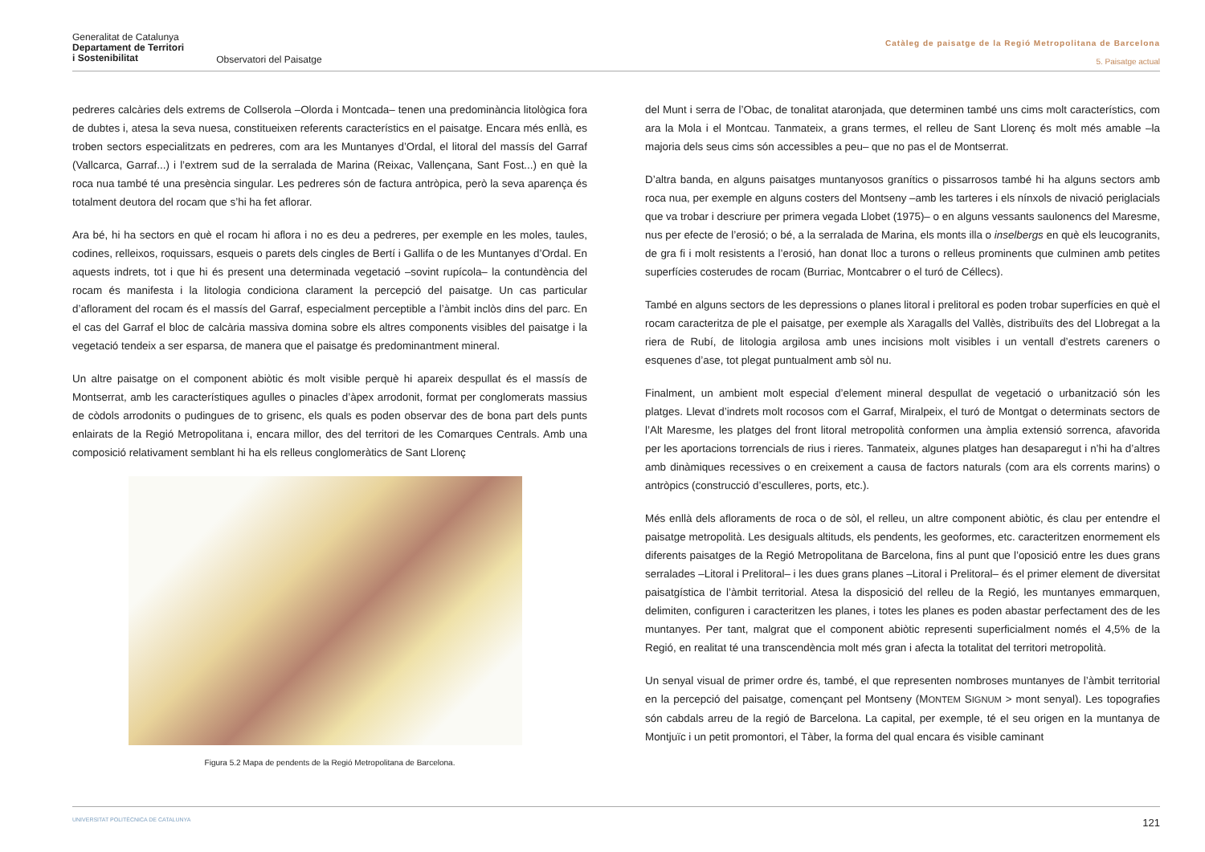Generalitat de Catalunya
Departament de Territori
i Sostenibilitat
Observatori del Paisatge
Catàleg de paisatge de la Regió Metropolitana de Barcelona
5. Paisatge actual
pedreres calcàries dels extrems de Collserola –Olorda i Montcada– tenen una predominància litològica fora de dubtes i, atesa la seva nuesa, constitueixen referents característics en el paisatge. Encara més enllà, es troben sectors especialitzats en pedreres, com ara les Muntanyes d’Ordal, el litoral del massís del Garraf (Vallcarca, Garraf...) i l’extrem sud de la serralada de Marina (Reixac, Vallençana, Sant Fost...) en què la roca nua també té una presència singular. Les pedreres són de factura antròpica, però la seva aparença és totalment deutora del rocam que s’hi ha fet aflorar.
Ara bé, hi ha sectors en què el rocam hi aflora i no es deu a pedreres, per exemple en les moles, taules, codines, relleixos, roquissars, esqueis o parets dels cingles de Bertí i Gallifa o de les Muntanyes d’Ordal. En aquests indrets, tot i que hi és present una determinada vegetació –sovint rupícola– la contundència del rocam és manifesta i la litologia condiciona clarament la percepció del paisatge. Un cas particular d’aflorament del rocam és el massís del Garraf, especialment perceptible a l’àmbit inclòs dins del parc. En el cas del Garraf el bloc de calcària massiva domina sobre els altres components visibles del paisatge i la vegetació tendeix a ser esparsa, de manera que el paisatge és predominantment mineral.
Un altre paisatge on el component abiòtic és molt visible perquè hi apareix despullat és el massís de Montserrat, amb les característiques agulles o pinacles d’àpex arrodonit, format per conglomerats massius de còdols arrodonits o pudingues de to grisenc, els quals es poden observar des de bona part dels punts enlairats de la Regió Metropolitana i, encara millor, des del territori de les Comarques Centrals. Amb una composició relativament semblant hi ha els relleus conglomeràtics de Sant Llorenç
Figura 5.2 Mapa de pendents de la Regió Metropolitana de Barcelona.
del Munt i serra de l’Obac, de tonalitat ataronjada, que determinen també uns cims molt característics, com ara la Mola i el Montcau. Tanmateix, a grans termes, el relleu de Sant Llorenç és molt més amable –la majoria dels seus cims són accessibles a peu– que no pas el de Montserrat.
D’altra banda, en alguns paisatges muntanyosos granítics o pissarrosos també hi ha alguns sectors amb roca nua, per exemple en alguns costers del Montseny –amb les tarteres i els nínxols de nivació periglacials que va trobar i descriure per primera vegada Llobet (1975)– o en alguns vessants saulonencs del Maresme, nus per efecte de l’erosió; o bé, a la serralada de Marina, els monts illa o inselbergs en què els leucogranits, de gra fi i molt resistents a l’erosió, han donat lloc a turons o relleus prominents que culminen amb petites superfícies costerudes de rocam (Burriac, Montcabrer o el turó de Céllecs).
També en alguns sectors de les depressions o planes litoral i prelitoral es poden trobar superfícies en què el rocam caracteritza de ple el paisatge, per exemple als Xaragalls del Vallès, distribuïts des del Llobregat a la riera de Rubí, de litologia argilosa amb unes incisions molt visibles i un ventall d’estrets careners o esquenes d’ase, tot plegat puntualment amb sòl nu.
Finalment, un ambient molt especial d’element mineral despullat de vegetació o urbanització són les platges. Llevat d’indrets molt rocosos com el Garraf, Miralpeix, el turó de Montgat o determinats sectors de l’Alt Maresme, les platges del front litoral metropolità conformen una àmplia extensió sorrenca, afavorida per les aportacions torrencials de rius i rieres. Tanmateix, algunes platges han desaparegut i n’hi ha d’altres amb dinàmiques recessives o en creixement a causa de factors naturals (com ara els corrents marins) o antròpics (construcció d’esculleres, ports, etc.).
Més enllà dels afloraments de roca o de sòl, el relleu, un altre component abiòtic, és clau per entendre el paisatge metropolità. Les desiguals altituds, els pendents, les geoformes, etc. caracteritzen enormement els diferents paisatges de la Regió Metropolitana de Barcelona, fins al punt que l’oposició entre les dues grans serralades –Litoral i Prelitoral– i les dues grans planes –Litoral i Prelitoral– és el primer element de diversitat paisatgística de l’àmbit territorial. Atesa la disposició del relleu de la Regió, les muntanyes emmarquen, delimiten, configuren i caracteritzen les planes, i totes les planes es poden abastar perfectament des de les muntanyes. Per tant, malgrat que el component abiòtic representi superficialment només el 4,5% de la Regió, en realitat té una transcendència molt més gran i afecta la totalitat del territori metropolità.
Un senyal visual de primer ordre és, també, el que representen nombroses muntanyes de l’àmbit territorial en la percepció del paisatge, començant pel Montseny (MONTEM SIGNUM > mont senyal). Les topografies són cabdals arreu de la regió de Barcelona. La capital, per exemple, té el seu origen en la muntanya de Montjuïc i un petit promontori, el Tàber, la forma del qual encara és visible caminant
UNIVERSITAT POLITÈCNICA DE CATALUNYA 121